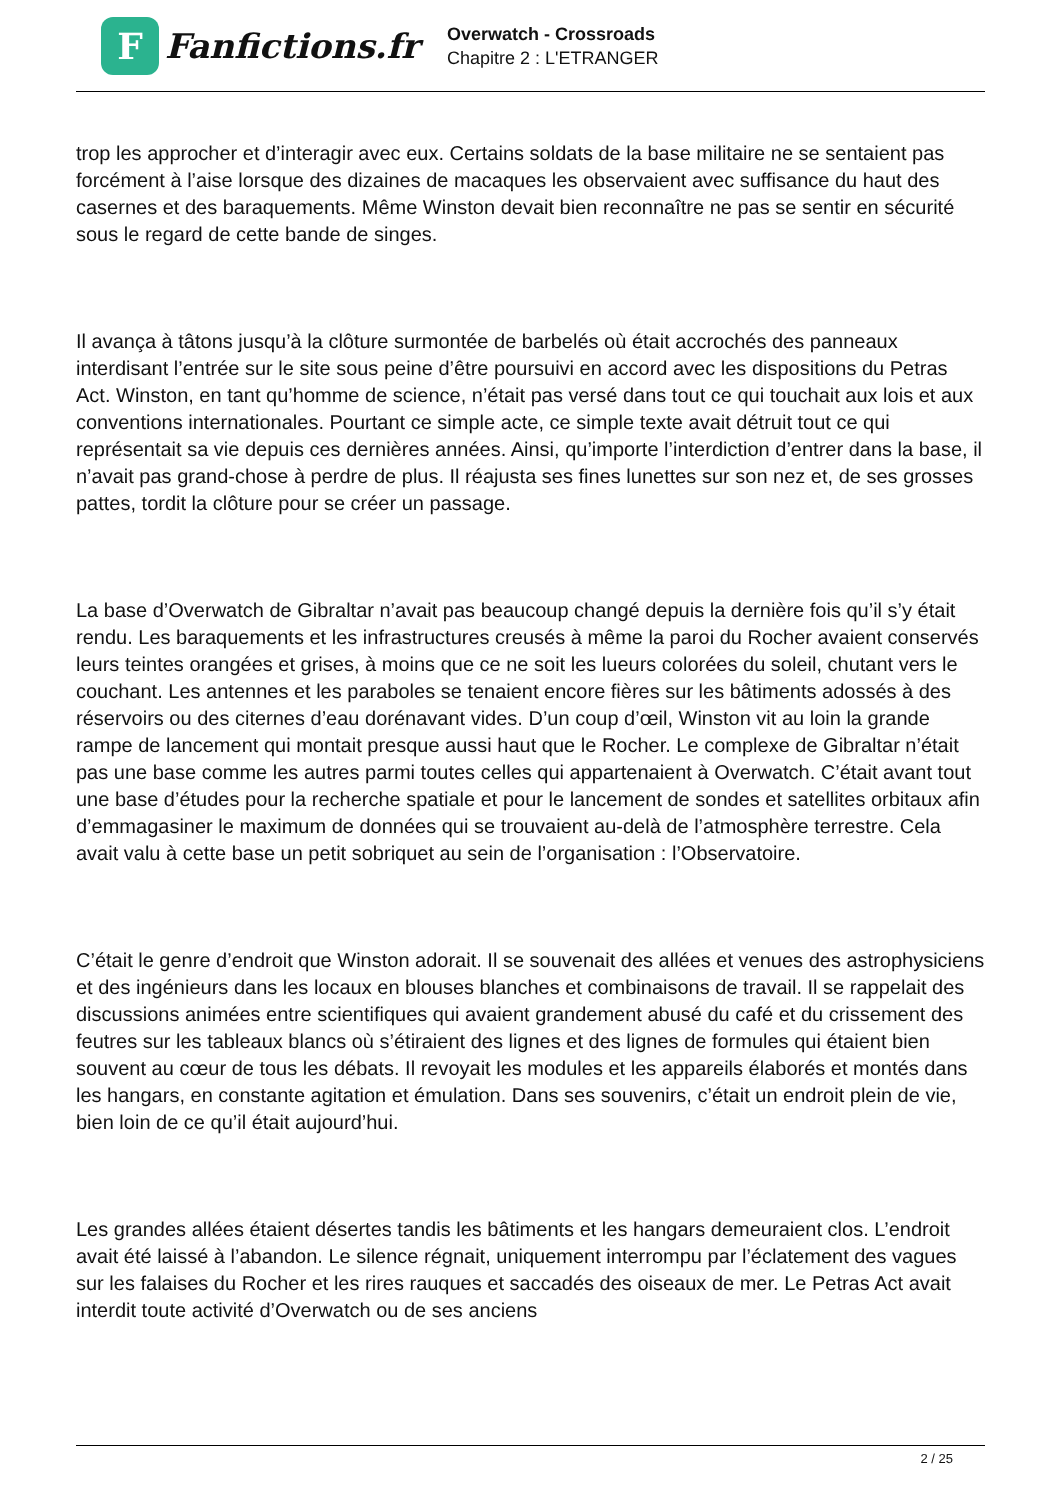F
Fanfictions.fr
Overwatch - Crossroads
Chapitre 2 : L'ETRANGER
trop les approcher et d’interagir avec eux. Certains soldats de la base militaire ne se sentaient pas forcément à l’aise lorsque des dizaines de macaques les observaient avec suffisance du haut des casernes et des baraquements. Même Winston devait bien reconnaître ne pas se sentir en sécurité sous le regard de cette bande de singes.
Il avança à tâtons jusqu’à la clôture surmontée de barbelés où était accrochés des panneaux interdisant l’entrée sur le site sous peine d’être poursuivi en accord avec les dispositions du Petras Act. Winston, en tant qu’homme de science, n’était pas versé dans tout ce qui touchait aux lois et aux conventions internationales. Pourtant ce simple acte, ce simple texte avait détruit tout ce qui représentait sa vie depuis ces dernières années. Ainsi, qu’importe l’interdiction d’entrer dans la base, il n’avait pas grand-chose à perdre de plus. Il réajusta ses fines lunettes sur son nez et, de ses grosses pattes, tordit la clôture pour se créer un passage.
La base d’Overwatch de Gibraltar n’avait pas beaucoup changé depuis la dernière fois qu’il s’y était rendu. Les baraquements et les infrastructures creusés à même la paroi du Rocher avaient conservés leurs teintes orangées et grises, à moins que ce ne soit les lueurs colorées du soleil, chutant vers le couchant. Les antennes et les paraboles se tenaient encore fières sur les bâtiments adossés à des réservoirs ou des citernes d’eau dorénavant vides. D’un coup d’œil, Winston vit au loin la grande rampe de lancement qui montait presque aussi haut que le Rocher. Le complexe de Gibraltar n’était pas une base comme les autres parmi toutes celles qui appartenaient à Overwatch. C’était avant tout une base d’études pour la recherche spatiale et pour le lancement de sondes et satellites orbitaux afin d’emmagasiner le maximum de données qui se trouvaient au-delà de l’atmosphère terrestre. Cela avait valu à cette base un petit sobriquet au sein de l’organisation : l’Observatoire.
C’était le genre d’endroit que Winston adorait. Il se souvenait des allées et venues des astrophysiciens et des ingénieurs dans les locaux en blouses blanches et combinaisons de travail. Il se rappelait des discussions animées entre scientifiques qui avaient grandement abusé du café et du crissement des feutres sur les tableaux blancs où s’étiraient des lignes et des lignes de formules qui étaient bien souvent au cœur de tous les débats. Il revoyait les modules et les appareils élaborés et montés dans les hangars, en constante agitation et émulation. Dans ses souvenirs, c’était un endroit plein de vie, bien loin de ce qu’il était aujourd’hui.
Les grandes allées étaient désertes tandis les bâtiments et les hangars demeuraient clos. L’endroit avait été laissé à l’abandon. Le silence régnait, uniquement interrompu par l’éclatement des vagues sur les falaises du Rocher et les rires rauques et saccadés des oiseaux de mer. Le Petras Act avait interdit toute activité d’Overwatch ou de ses anciens
2 / 25